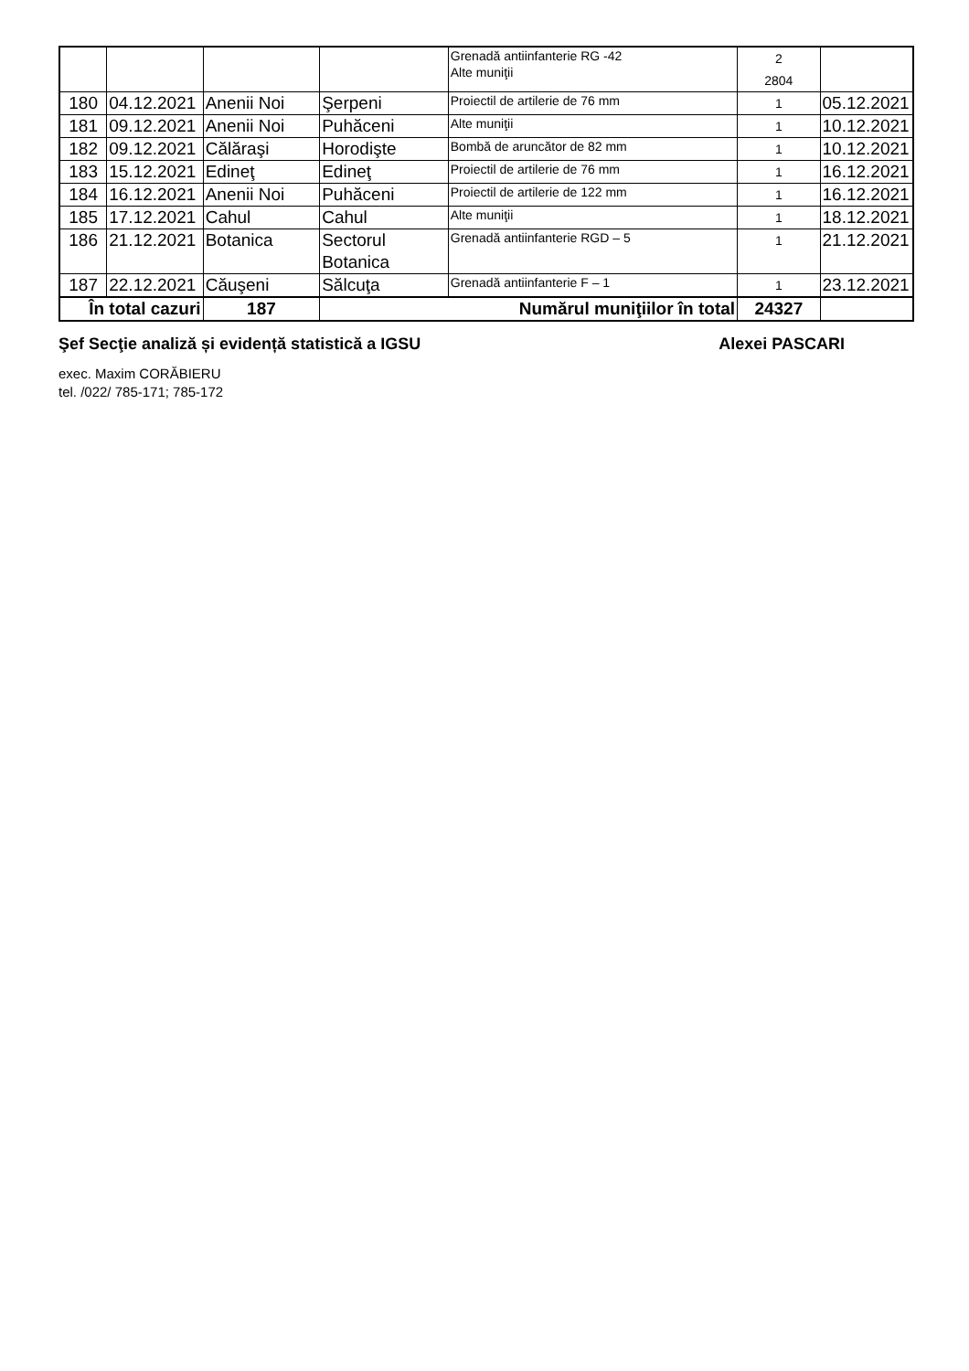| | | | | Grenadă antiinfanterie RG -42 Alte muniţii | 2 2804 | |
| 180 | 04.12.2021 | Anenii Noi | Şerpeni | Proiectil de artilerie de 76 mm | 1 | 05.12.2021 |
| 181 | 09.12.2021 | Anenii Noi | Puhăceni | Alte muniţii | 1 | 10.12.2021 |
| 182 | 09.12.2021 | Călăraşi | Horodişte | Bombă de aruncător de 82 mm | 1 | 10.12.2021 |
| 183 | 15.12.2021 | Edineţ | Edineţ | Proiectil de artilerie de 76 mm | 1 | 16.12.2021 |
| 184 | 16.12.2021 | Anenii Noi | Puhăceni | Proiectil de artilerie de 122 mm | 1 | 16.12.2021 |
| 185 | 17.12.2021 | Cahul | Cahul | Alte muniţii | 1 | 18.12.2021 |
| 186 | 21.12.2021 | Botanica | Sectorul Botanica | Grenadă antiinfanterie RGD – 5 | 1 | 21.12.2021 |
| 187 | 22.12.2021 | Căuşeni | Sălcuţa | Grenadă antiinfanterie F – 1 | 1 | 23.12.2021 |
| În total cazuri | | 187 | Numărul muniţiilor în total | | 24327 | |
Şef Secţie analiză și evidență statistică a IGSU Alexei PASCARI
exec. Maxim CORĂBIERU
tel. /022/ 785-171; 785-172